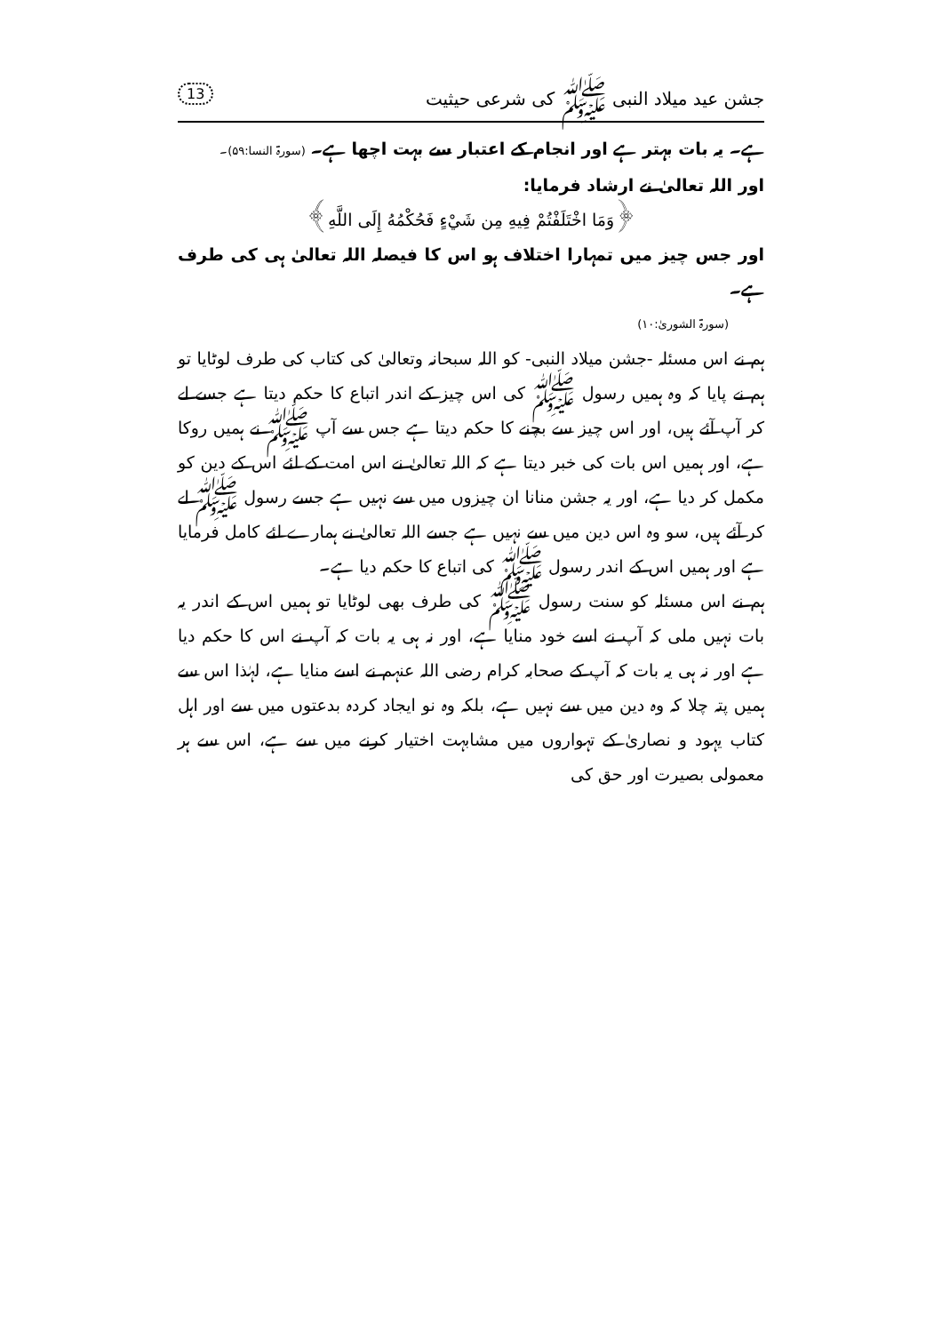جشن عید میلاد النبی ﷺ کی شرعی حیثیت 13
ہے۔ یہ بات بہتر ہے اور انجام کے اعتبار سے بہت اچھا ہے۔ (سورۃ النسا:۵۹)۔
اور اللہ تعالیٰ نے ارشاد فرمایا:
﴿وَمَا اخْتَلَفْتُمْ فِيهِ مِن شَيْءٍ فَحُكْمُهُ إِلَى اللَّهِ﴾
اور جس چیز میں تمہارا اختلاف ہو اس کا فیصلہ اللہ تعالیٰ ہی کی طرف ہے۔
(سورۃ الشوریٰ:۱۰)
ہم نے اس مسئلہ -جشن میلاد النبی- کو اللہ سبحانہ وتعالیٰ کی کتاب کی طرف لوٹایا تو ہم نے پایا کہ وہ ہمیں رسول ﷺ کی اس چیز کے اندر اتباع کا حکم دیتا ہے جسے لے کر آپ آئے ہیں، اور اس چیز سے بچنے کا حکم دیتا ہے جس سے آپ ﷺ نے ہمیں روکا ہے، اور ہمیں اس بات کی خبر دیتا ہے کہ اللہ تعالیٰ نے اس امت کے لئے اس کے دین کو مکمل کر دیا ہے، اور یہ جشن منانا ان چیزوں میں سے نہیں ہے جسے رسول ﷺ لے کر آئے ہیں، سو وہ اس دین میں سے نہیں ہے جسے اللہ تعالیٰ نے ہمارے لئے کامل فرمایا ہے اور ہمیں اس کے اندر رسول ﷺ کی اتباع کا حکم دیا ہے۔
ہم نے اس مسئلہ کو سنت رسول ﷺ کی طرف بھی لوٹایا تو ہمیں اس کے اندر یہ بات نہیں ملی کہ آپ نے اسے خود منایا ہے، اور نہ ہی یہ بات کہ آپ نے اس کا حکم دیا ہے اور نہ ہی یہ بات کہ آپ کے صحابہ کرام رضی اللہ عنہم نے اسے منایا ہے، لہٰذا اس سے ہمیں پتہ چلا کہ وہ دین میں سے نہیں ہے، بلکہ وہ نو ایجاد کردہ بدعتوں میں سے اور اہل کتاب یہود و نصاریٰ کے تہواروں میں مشابہت اختیار کرنے میں سے ہے، اس سے ہر معمولی بصیرت اور حق کی